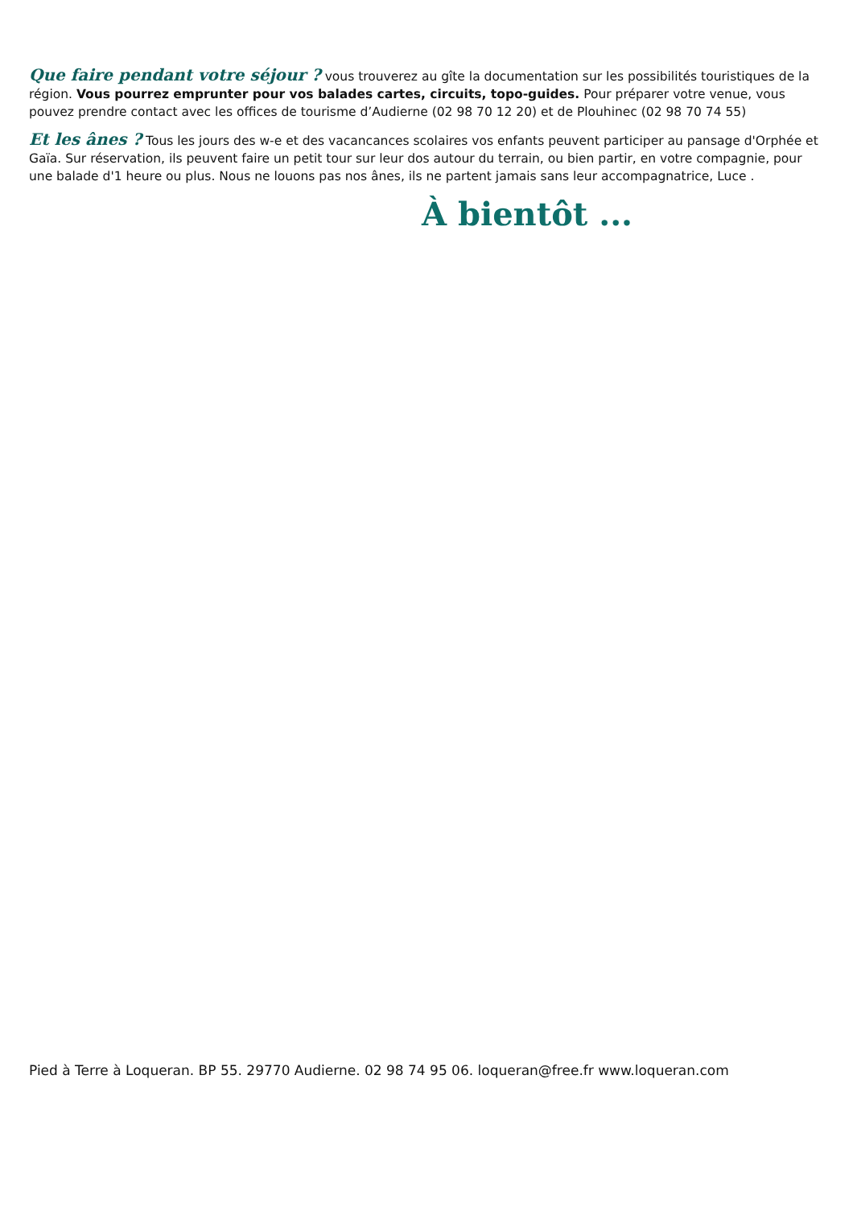Que faire pendant votre séjour ? vous trouverez au gîte la documentation sur les possibilités touristiques de la région. Vous pourrez emprunter pour vos balades cartes, circuits, topo-guides. Pour préparer votre venue, vous pouvez prendre contact avec les offices de tourisme d’Audierne (02 98 70 12 20) et de Plouhinec (02 98 70 74 55)
Et les ânes ? Tous les jours des w-e et des vacancances scolaires vos enfants peuvent participer au pansage d'Orphée et Gaïa. Sur réservation, ils peuvent faire un petit tour sur leur dos autour du terrain, ou bien partir, en votre compagnie, pour une balade d'1 heure ou plus. Nous ne louons pas nos ânes, ils ne partent jamais sans leur accompagnatrice, Luce .
À bientôt ...
Pied à Terre à Loqueran. BP 55. 29770 Audierne. 02 98 74 95 06. loqueran@free.fr www.loqueran.com